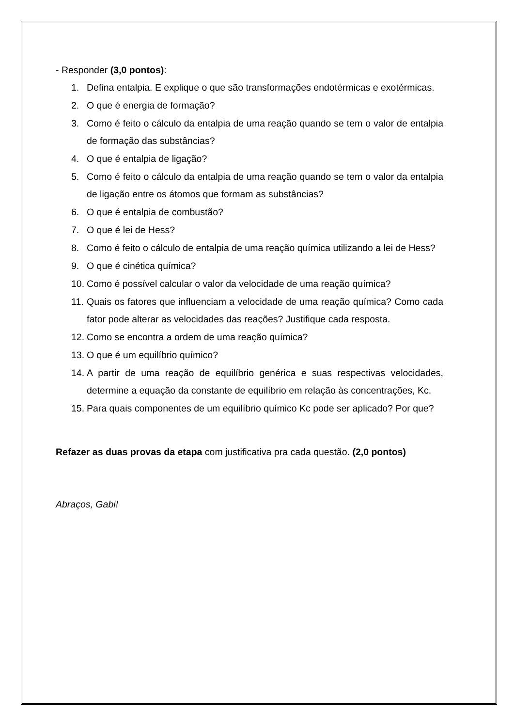- Responder (3,0 pontos):
1. Defina entalpia. E explique o que são transformações endotérmicas e exotérmicas.
2. O que é energia de formação?
3. Como é feito o cálculo da entalpia de uma reação quando se tem o valor de entalpia de formação das substâncias?
4. O que é entalpia de ligação?
5. Como é feito o cálculo da entalpia de uma reação quando se tem o valor da entalpia de ligação entre os átomos que formam as substâncias?
6. O que é entalpia de combustão?
7. O que é lei de Hess?
8. Como é feito o cálculo de entalpia de uma reação química utilizando a lei de Hess?
9. O que é cinética química?
10. Como é possível calcular o valor da velocidade de uma reação química?
11. Quais os fatores que influenciam a velocidade de uma reação química? Como cada fator pode alterar as velocidades das reações? Justifique cada resposta.
12. Como se encontra a ordem de uma reação química?
13. O que é um equilíbrio químico?
14. A partir de uma reação de equilíbrio genérica e suas respectivas velocidades, determine a equação da constante de equilíbrio em relação às concentrações, Kc.
15. Para quais componentes de um equilíbrio químico Kc pode ser aplicado? Por que?
Refazer as duas provas da etapa com justificativa pra cada questão. (2,0 pontos)
Abraços, Gabi!